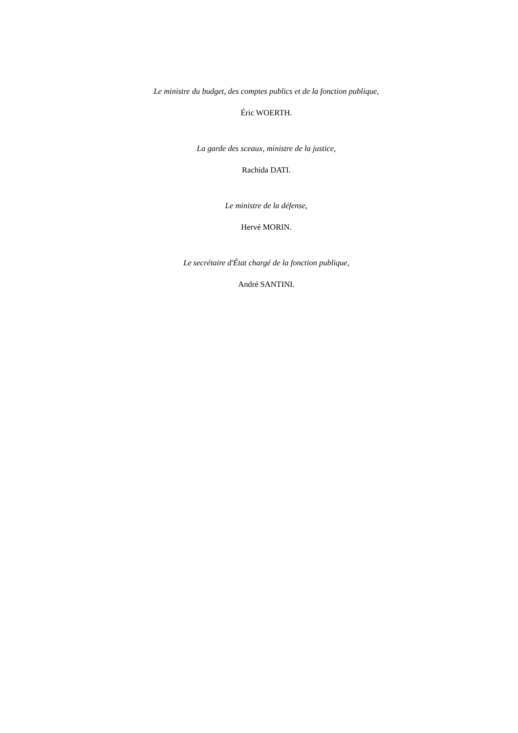Le ministre du budget, des comptes publics et de la fonction publique,
Éric WOERTH.
La garde des sceaux, ministre de la justice,
Rachida DATI.
Le ministre de la défense,
Hervé MORIN.
Le secrétaire d'État chargé de la fonction publique,
André SANTINI.